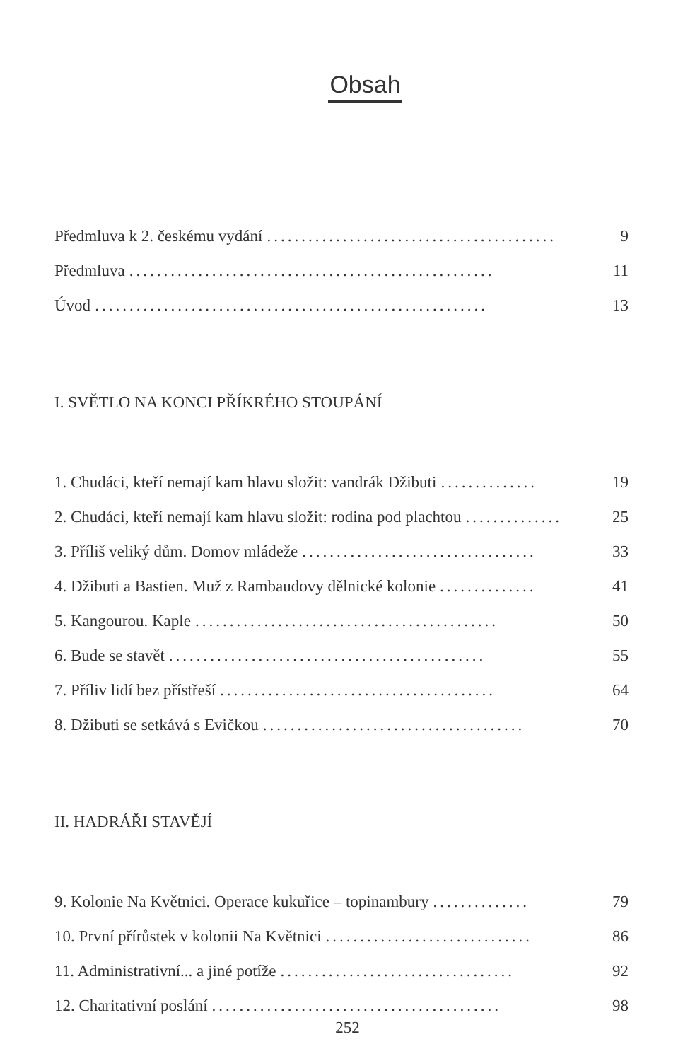Obsah
Předmluva k 2. českému vydání.......................................... 9
Předmluva..................................................... 11
Úvod......................................................... 13
I. SVĚTLO NA KONCI PŘÍKRÉHO STOUPÁNÍ
1. Chudáci, kteří nemají kam hlavu složit: vandrák Džibuti.............. 19
2. Chudáci, kteří nemají kam hlavu složit: rodina pod plachtou.............. 25
3. Příliš veliký dům. Domov mládeže.................................. 33
4. Džibuti a Bastien. Muž z Rambaudovy dělnické kolonie.............. 41
5. Kangourou. Kaple............................................ 50
6. Bude se stavět.............................................. 55
7. Příliv lidí bez přístřeší........................................ 64
8. Džibuti se setkává s Evičkou...................................... 70
II. HADRÁŘI STAVĚJÍ
9. Kolonie Na Květnici. Operace kukuřice – topinambury.............. 79
10. První přírůstek v kolonii Na Květnici.............................. 86
11. Administrativní... a jiné potíže.................................. 92
12. Charitativní poslání.......................................... 98
252